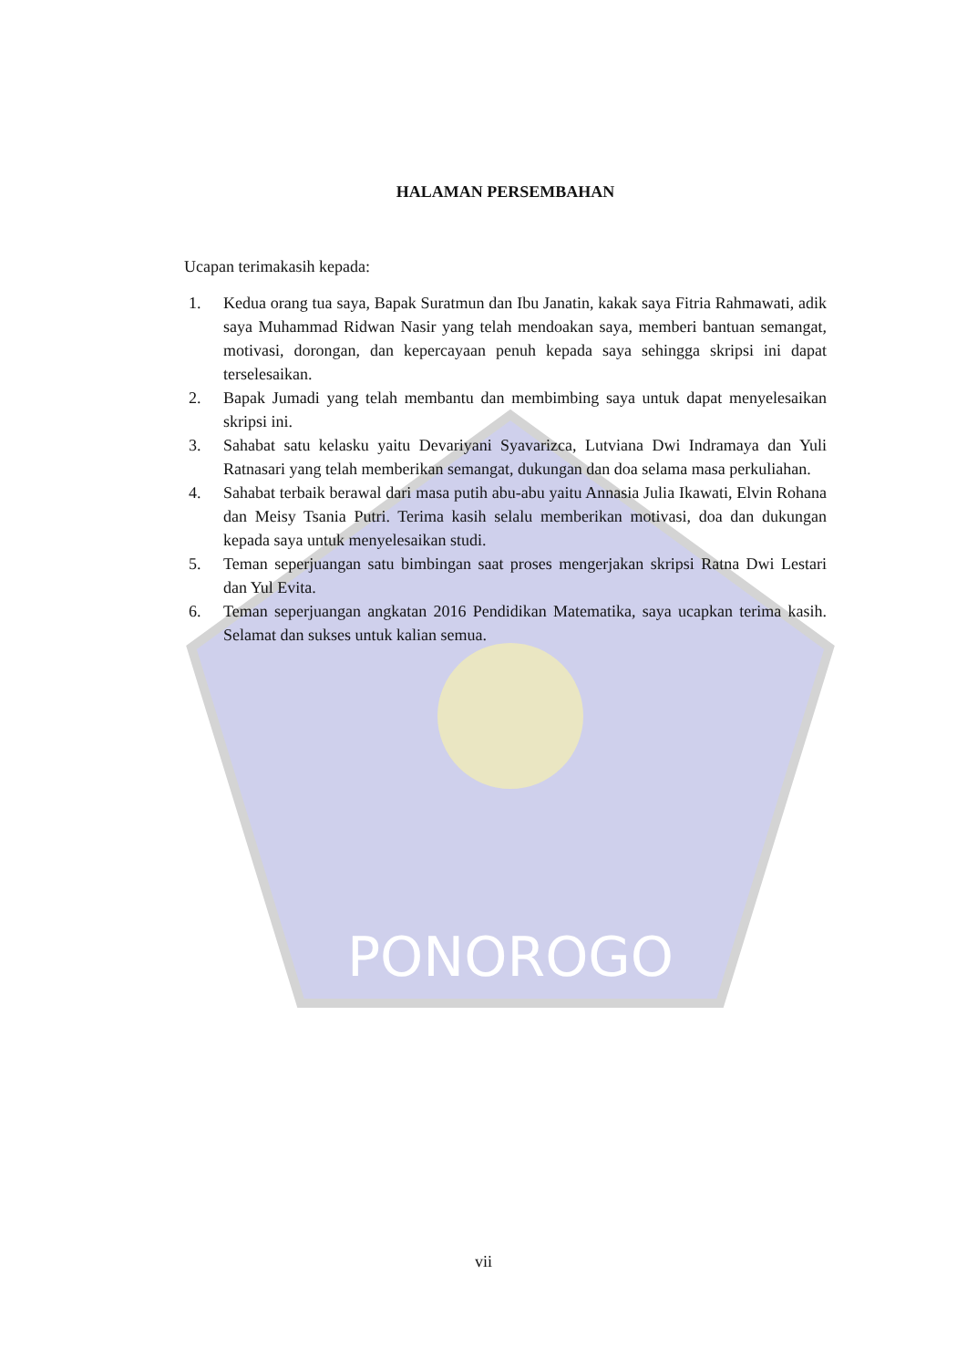PONOROGO
HALAMAN PERSEMBAHAN
Ucapan terimakasih kepada:
1. Kedua orang tua saya, Bapak Suratmun dan Ibu Janatin, kakak saya Fitria Rahmawati, adik saya Muhammad Ridwan Nasir yang telah mendoakan saya, memberi bantuan semangat, motivasi, dorongan, dan kepercayaan penuh kepada saya sehingga skripsi ini dapat terselesaikan.
2. Bapak Jumadi yang telah membantu dan membimbing saya untuk dapat menyelesaikan skripsi ini.
3. Sahabat satu kelasku yaitu Devariyani Syavarizca, Lutviana Dwi Indramaya dan Yuli Ratnasari yang telah memberikan semangat, dukungan dan doa selama masa perkuliahan.
4. Sahabat terbaik berawal dari masa putih abu-abu yaitu Annasia Julia Ikawati, Elvin Rohana dan Meisy Tsania Putri. Terima kasih selalu memberikan motivasi, doa dan dukungan kepada saya untuk menyelesaikan studi.
5. Teman seperjuangan satu bimbingan saat proses mengerjakan skripsi Ratna Dwi Lestari dan Yul Evita.
6. Teman seperjuangan angkatan 2016 Pendidikan Matematika, saya ucapkan terima kasih. Selamat dan sukses untuk kalian semua.
vii